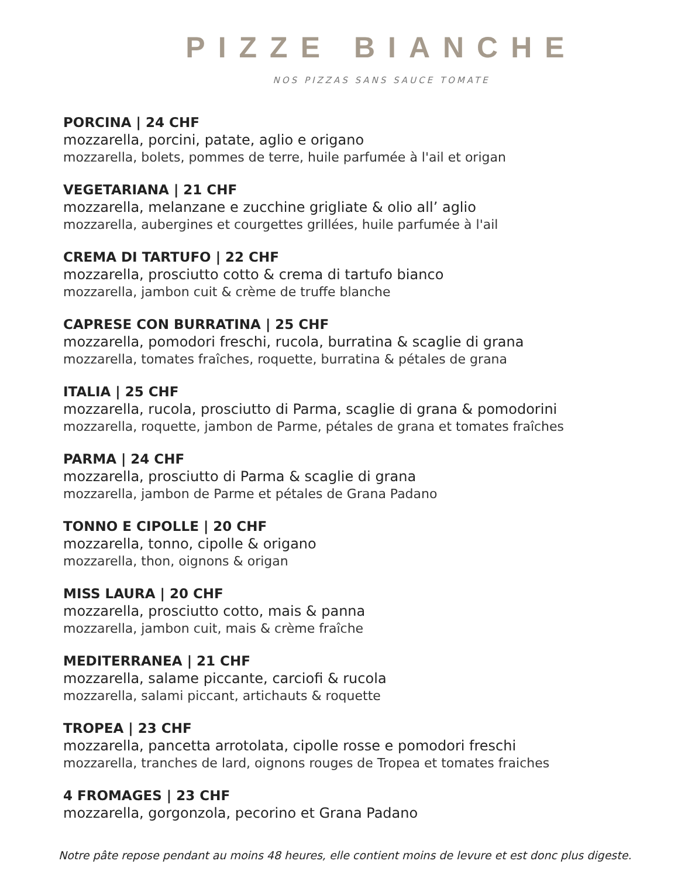PIZZE BIANCHE
NOS PIZZAS SANS SAUCE TOMATE
PORCINA | 24 CHF
mozzarella, porcini, patate, aglio e origano
mozzarella, bolets, pommes de terre, huile parfumée à l'ail et origan
VEGETARIANA | 21 CHF
mozzarella, melanzane e zucchine grigliate & olio all’ aglio
mozzarella, aubergines et courgettes grillées, huile parfumée à l'ail
CREMA DI TARTUFO | 22 CHF
mozzarella, prosciutto cotto & crema di tartufo bianco
mozzarella, jambon cuit & crème de truffe blanche
CAPRESE CON BURRATINA | 25 CHF
mozzarella, pomodori freschi, rucola, burratina & scaglie di grana
mozzarella, tomates fraîches, roquette, burratina & pétales de grana
ITALIA | 25 CHF
mozzarella, rucola, prosciutto di Parma, scaglie di grana & pomodorini
mozzarella, roquette, jambon de Parme, pétales de grana et tomates fraîches
PARMA | 24 CHF
mozzarella, prosciutto di Parma & scaglie di grana
mozzarella, jambon de Parme et pétales de Grana Padano
TONNO E CIPOLLE | 20 CHF
mozzarella, tonno, cipolle & origano
mozzarella, thon, oignons & origan
MISS LAURA | 20 CHF
mozzarella, prosciutto cotto, mais & panna
mozzarella, jambon cuit, mais & crème fraîche
MEDITERRANEA | 21 CHF
mozzarella, salame piccante, carciofi & rucola
mozzarella, salami piccant, artichauts & roquette
TROPEA | 23 CHF
mozzarella, pancetta arrotolata, cipolle rosse e pomodori freschi
mozzarella, tranches de lard, oignons rouges de Tropea et tomates fraiches
4 FROMAGES | 23 CHF
mozzarella, gorgonzola, pecorino et Grana Padano
Notre pâte repose pendant au moins 48 heures, elle contient moins de levure et est donc plus digeste.